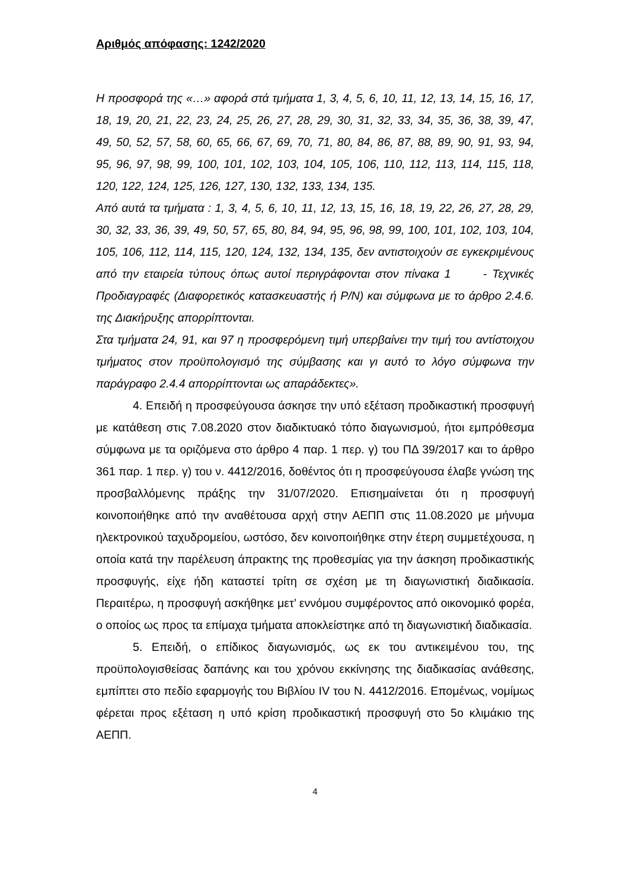Αριθμός απόφασης: 1242/2020
Η προσφορά της «…» αφορά στά τμήματα 1, 3, 4, 5, 6, 10, 11, 12, 13, 14, 15, 16, 17, 18, 19, 20, 21, 22, 23, 24, 25, 26, 27, 28, 29, 30, 31, 32, 33, 34, 35, 36, 38, 39, 47, 49, 50, 52, 57, 58, 60, 65, 66, 67, 69, 70, 71, 80, 84, 86, 87, 88, 89, 90, 91, 93, 94, 95, 96, 97, 98, 99, 100, 101, 102, 103, 104, 105, 106, 110, 112, 113, 114, 115, 118, 120, 122, 124, 125, 126, 127, 130, 132, 133, 134, 135.
Από αυτά τα τμήματα : 1, 3, 4, 5, 6, 10, 11, 12, 13, 15, 16, 18, 19, 22, 26, 27, 28, 29, 30, 32, 33, 36, 39, 49, 50, 57, 65, 80, 84, 94, 95, 96, 98, 99, 100, 101, 102, 103, 104, 105, 106, 112, 114, 115, 120, 124, 132, 134, 135, δεν αντιστοιχούν σε εγκεκριμένους από την εταιρεία τύπους όπως αυτοί περιγράφονται στον πίνακα 1 - Τεχνικές Προδιαγραφές (Διαφορετικός κατασκευαστής ή P/N) και σύμφωνα με το άρθρο 2.4.6. της Διακήρυξης απορρίπτονται.
Στα τμήματα 24, 91, και 97 η προσφερόμενη τιμή υπερβαίνει την τιμή του αντίστοιχου τμήματος στον προϋπολογισμό της σύμβασης και γι αυτό το λόγο σύμφωνα την παράγραφο 2.4.4 απορρίπτονται ως απαράδεκτες».
4. Επειδή η προσφεύγουσα άσκησε την υπό εξέταση προδικαστική προσφυγή με κατάθεση στις 7.08.2020 στον διαδικτυακό τόπο διαγωνισμού, ήτοι εμπρόθεσμα σύμφωνα με τα οριζόμενα στο άρθρο 4 παρ. 1 περ. γ) του ΠΔ 39/2017 και το άρθρο 361 παρ. 1 περ. γ) του ν. 4412/2016, δοθέντος ότι η προσφεύγουσα έλαβε γνώση της προσβαλλόμενης πράξης την 31/07/2020. Επισημαίνεται ότι η προσφυγή κοινοποιήθηκε από την αναθέτουσα αρχή στην ΑΕΠΠ στις 11.08.2020 με μήνυμα ηλεκτρονικού ταχυδρομείου, ωστόσο, δεν κοινοποιήθηκε στην έτερη συμμετέχουσα, η οποία κατά την παρέλευση άπρακτης της προθεσμίας για την άσκηση προδικαστικής προσφυγής, είχε ήδη καταστεί τρίτη σε σχέση με τη διαγωνιστική διαδικασία. Περαιτέρω, η προσφυγή ασκήθηκε μετ’ εννόμου συμφέροντος από οικονομικό φορέα, ο οποίος ως προς τα επίμαχα τμήματα αποκλείστηκε από τη διαγωνιστική διαδικασία.
5. Επειδή, ο επίδικος διαγωνισμός, ως εκ του αντικειμένου του, της προϋπολογισθείσας δαπάνης και του χρόνου εκκίνησης της διαδικασίας ανάθεσης, εμπίπτει στο πεδίο εφαρμογής του Βιβλίου IV του Ν. 4412/2016. Επομένως, νομίμως φέρεται προς εξέταση η υπό κρίση προδικαστική προσφυγή στο 5ο κλιμάκιο της ΑΕΠΠ.
4